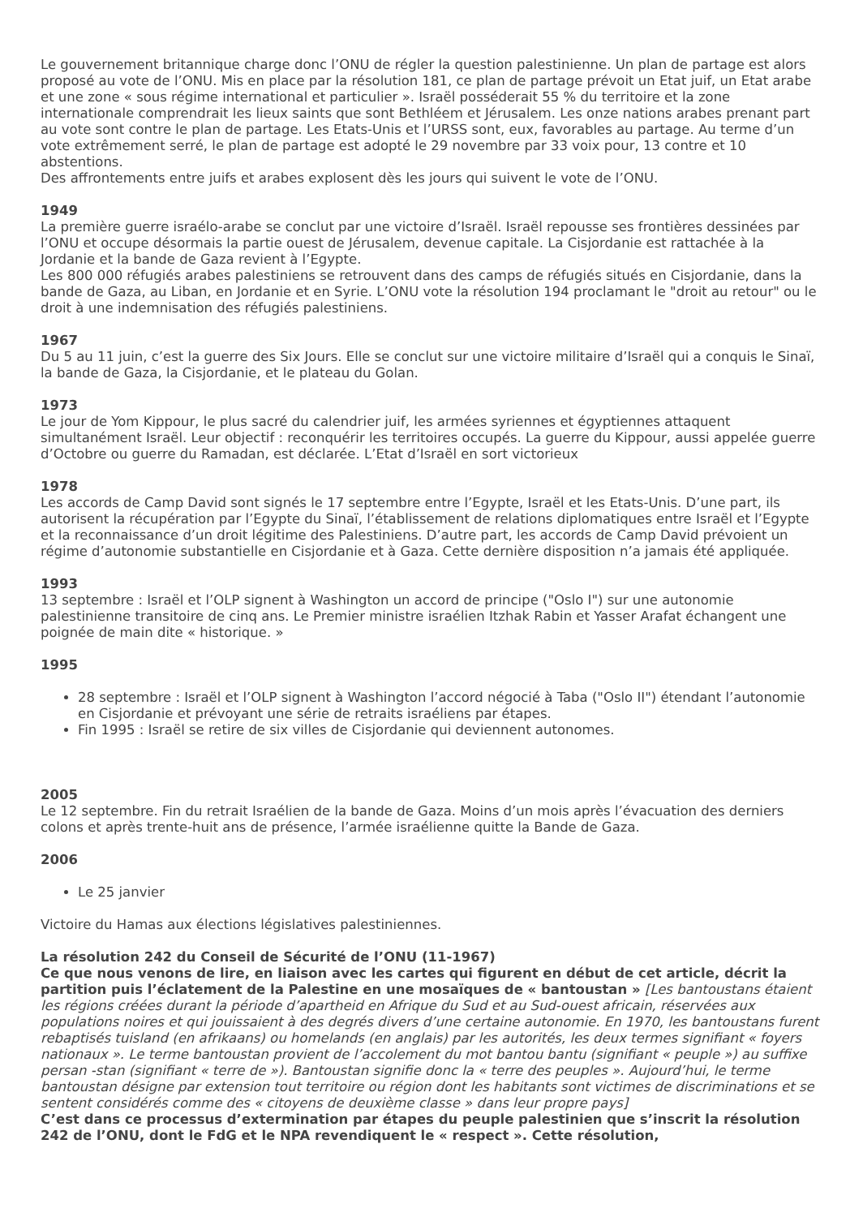Le gouvernement britannique charge donc l’ONU de régler la question palestinienne. Un plan de partage est alors proposé au vote de l’ONU. Mis en place par la résolution 181, ce plan de partage prévoit un Etat juif, un Etat arabe et une zone « sous régime international et particulier ». Israël posséderait 55 % du territoire et la zone internationale comprendrait les lieux saints que sont Bethléem et Jérusalem. Les onze nations arabes prenant part au vote sont contre le plan de partage. Les Etats-Unis et l’URSS sont, eux, favorables au partage. Au terme d’un vote extrêmement serré, le plan de partage est adopté le 29 novembre par 33 voix pour, 13 contre et 10 abstentions.
Des affrontements entre juifs et arabes explosent dès les jours qui suivent le vote de l’ONU.
1949
La première guerre israélo-arabe se conclut par une victoire d’Israël. Israël repousse ses frontières dessinées par l’ONU et occupe désormais la partie ouest de Jérusalem, devenue capitale. La Cisjordanie est rattachée à la Jordanie et la bande de Gaza revient à l’Egypte.
Les 800 000 réfugiés arabes palestiniens se retrouvent dans des camps de réfugiés situés en Cisjordanie, dans la bande de Gaza, au Liban, en Jordanie et en Syrie. L’ONU vote la résolution 194 proclamant le "droit au retour" ou le droit à une indemnisation des réfugiés palestiniens.
1967
Du 5 au 11 juin, c’est la guerre des Six Jours. Elle se conclut sur une victoire militaire d’Israël qui a conquis le Sinaï, la bande de Gaza, la Cisjordanie, et le plateau du Golan.
1973
Le jour de Yom Kippour, le plus sacré du calendrier juif, les armées syriennes et égyptiennes attaquent simultanément Israël. Leur objectif : reconquérir les territoires occupés. La guerre du Kippour, aussi appelée guerre d’Octobre ou guerre du Ramadan, est déclarée. L’Etat d’Israël en sort victorieux
1978
Les accords de Camp David sont signés le 17 septembre entre l’Egypte, Israël et les Etats-Unis. D’une part, ils autorisent la récupération par l’Egypte du Sinaï, l’établissement de relations diplomatiques entre Israël et l’Egypte et la reconnaissance d’un droit légitime des Palestiniens. D’autre part, les accords de Camp David prévoient un régime d’autonomie substantielle en Cisjordanie et à Gaza. Cette dernière disposition n’a jamais été appliquée.
1993
13 septembre : Israël et l’OLP signent à Washington un accord de principe ("Oslo I") sur une autonomie palestinienne transitoire de cinq ans. Le Premier ministre israélien Itzhak Rabin et Yasser Arafat échangent une poignée de main dite « historique. »
1995
28 septembre : Israël et l’OLP signent à Washington l’accord négocié à Taba ("Oslo II") étendant l’autonomie en Cisjordanie et prévoyant une série de retraits israéliens par étapes.
Fin 1995 : Israël se retire de six villes de Cisjordanie qui deviennent autonomes.
2005
Le 12 septembre. Fin du retrait Israélien de la bande de Gaza. Moins d’un mois après l’évacuation des derniers colons et après trente-huit ans de présence, l’armée israélienne quitte la Bande de Gaza.
2006
Le 25 janvier
Victoire du Hamas aux élections législatives palestiniennes.
La résolution 242 du Conseil de Sécurité de l’ONU (11-1967)
Ce que nous venons de lire, en liaison avec les cartes qui figurent en début de cet article, décrit la partition puis l’éclatement de la Palestine en une mosaïques de « bantoustan » [Les bantoustans étaient les régions créées durant la période d’apartheid en Afrique du Sud et au Sud-ouest africain, réservées aux populations noires et qui jouissaient à des degrés divers d’une certaine autonomie. En 1970, les bantoustans furent rebaptisés tuisland (en afrikaans) ou homelands (en anglais) par les autorités, les deux termes signifiant « foyers nationaux ». Le terme bantoustan provient de l’accolement du mot bantou bantu (signifiant « peuple ») au suffixe persan -stan (signifiant « terre de »). Bantoustan signifie donc la « terre des peuples ». Aujourd’hui, le terme bantoustan désigne par extension tout territoire ou région dont les habitants sont victimes de discriminations et se sentent considérés comme des « citoyens de deuxième classe » dans leur propre pays]
C’est dans ce processus d’extermination par étapes du peuple palestinien que s’inscrit la résolution 242 de l’ONU, dont le FdG et le NPA revendiquent le « respect ». Cette résolution,